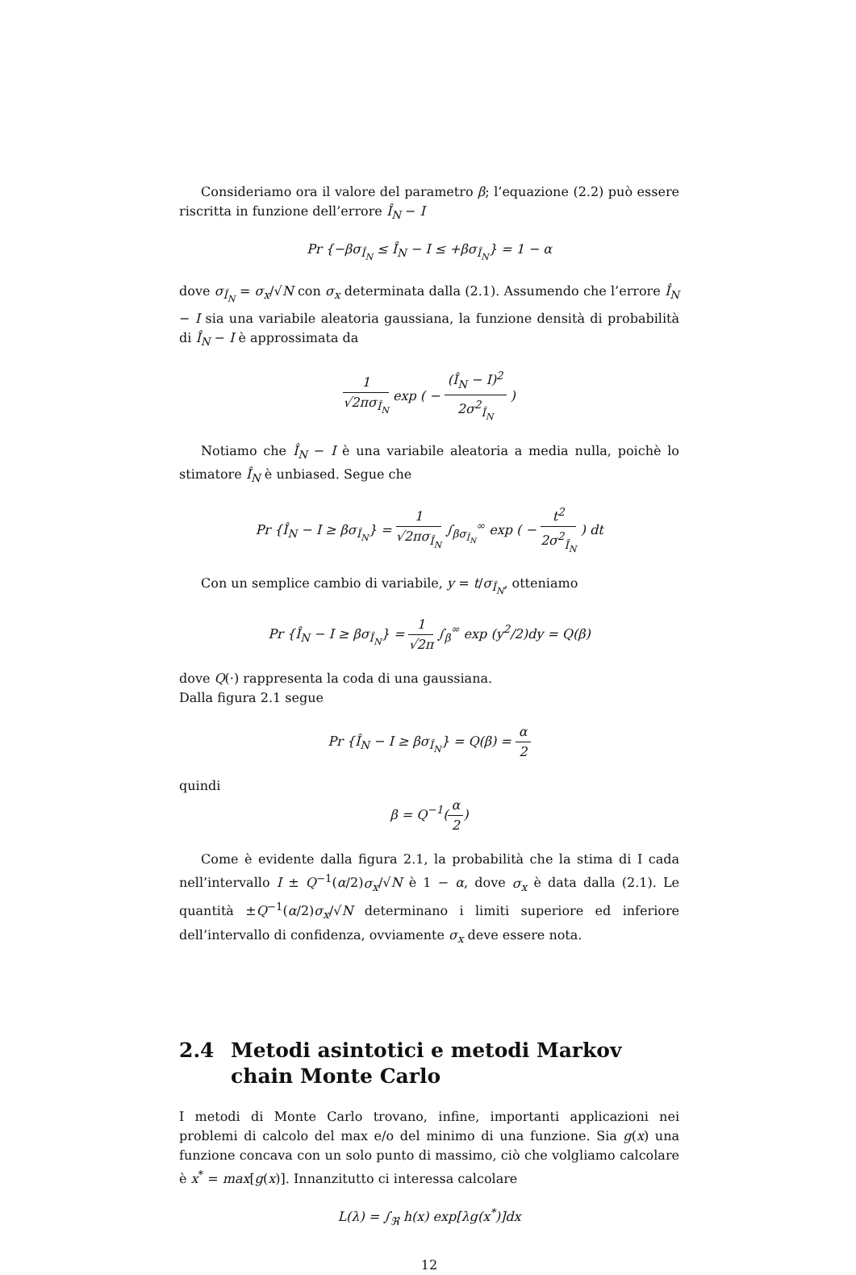Consideriamo ora il valore del parametro β; l’equazione (2.2) può essere riscritta in funzione dell’errore Î<sub>N</sub> − I
Pr {−βσ<sub>Î<sub>N</sub></sub> ≤ Î<sub>N</sub> − I ≤ +βσ<sub>Î<sub>N</sub></sub>} = 1 − α
dove σ<sub>Î<sub>N</sub></sub> = σ<sub>x</sub>/√N con σ<sub>x</sub> determinata dalla (2.1). Assumendo che l’errore Î<sub>N</sub> − I sia una variabile aleatoria gaussiana, la funzione densità di probabilità di Î<sub>N</sub> − I è approssimata da
1 √2πσ<sub>Î<sub>N</sub></sub> exp ( − (Î<sub>N</sub> − I)<sup>2</sup> 2σ<sup>2</sup><sub>Î<sub>N</sub></sub> )
Notiamo che Î<sub>N</sub> − I è una variabile aleatoria a media nulla, poichè lo stimatore Î<sub>N</sub> è unbiased. Segue che
Pr {Î<sub>N</sub> − I ≥ βσ<sub>Î<sub>N</sub></sub>} = 1 √2πσ<sub>Î<sub>N</sub></sub> ∫<sub>βσ<sub>Î<sub>N</sub></sub></sub><sup>∞</sup> exp ( − t<sup>2</sup> 2σ<sup>2</sup><sub>Î<sub>N</sub></sub> ) dt
Con un semplice cambio di variabile, y = t/σ<sub>Î<sub>N</sub></sub>, otteniamo
Pr {Î<sub>N</sub> − I ≥ βσ<sub>Î<sub>N</sub></sub>} = 1 √2π ∫<sub>β</sub><sup>∞</sup> exp (y<sup>2</sup>/2)dy = Q(β)
dove Q(·) rappresenta la coda di una gaussiana.
Dalla figura 2.1 segue
Pr {Î<sub>N</sub> − I ≥ βσ<sub>Î<sub>N</sub></sub>} = Q(β) = α 2
quindi
β = Q<sup>−1</sup>(α 2)
Come è evidente dalla figura 2.1, la probabilità che la stima di I cada nell’intervallo I ± Q<sup>−1</sup>(α/2)σ<sub>x</sub>/√N è 1 − α, dove σ<sub>x</sub> è data dalla (2.1). Le quantità ±Q<sup>−1</sup>(α/2)σ<sub>x</sub>/√N determinano i limiti superiore ed inferiore dell’intervallo di confidenza, ovviamente σ<sub>x</sub> deve essere nota.
2.4 Metodi asintotici e metodi Markov chain Monte Carlo
I metodi di Monte Carlo trovano, infine, importanti applicazioni nei problemi di calcolo del max e/o del minimo di una funzione. Sia g(x) una funzione concava con un solo punto di massimo, ciò che volgliamo calcolare è x<sup>*</sup> = max[g(x)]. Innanzitutto ci interessa calcolare
L(λ) = ∫<sub>ℜ</sub> h(x) exp[λg(x<sup>*</sup>)]dx
12